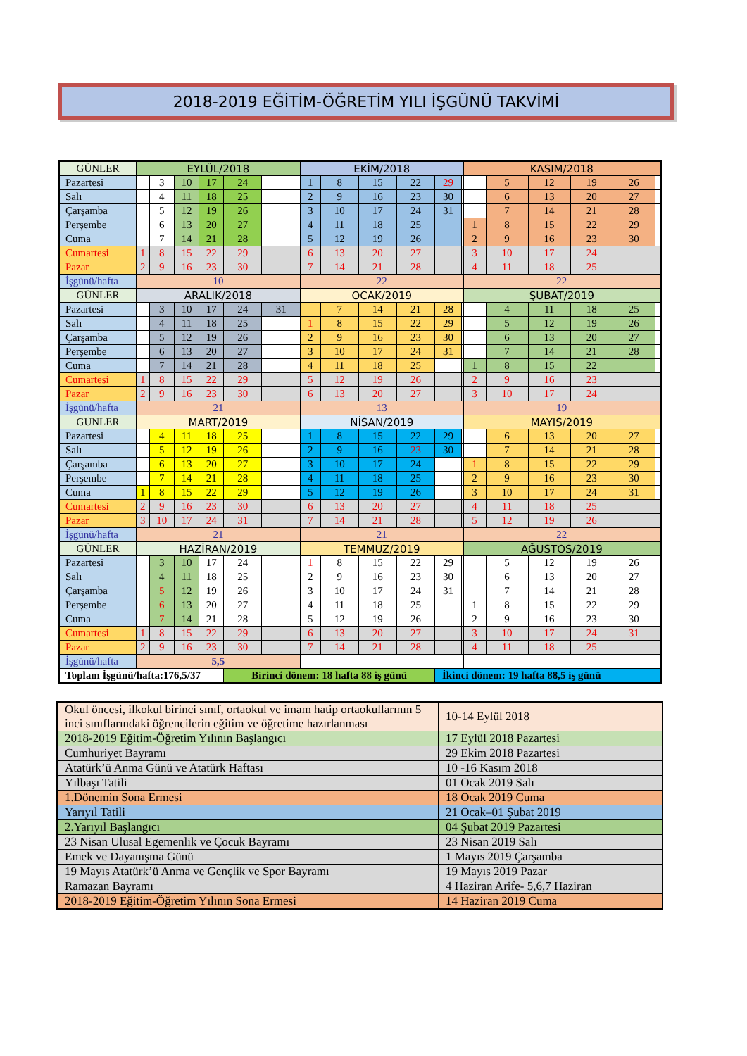2018-2019 EĞİTİM-ÖĞRETİM YILI İŞGÜNÜ TAKVİMİ
| GÜNLER | EYLÜL/2018 | | | | | | EKİM/2018 | | | | | | KASIM/2018 | | | | | |
| Pazartesi | | 3 | 10 | 17 | 24 | | 1 | 8 | 15 | 22 | 29 | | | 5 | 12 | 19 | 26 | |
| Salı | | 4 | 11 | 18 | 25 | | 2 | 9 | 16 | 23 | 30 | | | 6 | 13 | 20 | 27 | |
| Çarşamba | | 5 | 12 | 19 | 26 | | 3 | 10 | 17 | 24 | 31 | | | 7 | 14 | 21 | 28 | |
| Perşembe | | 6 | 13 | 20 | 27 | | 4 | 11 | 18 | 25 | | | 1 | 8 | 15 | 22 | 29 | |
| Cuma | | 7 | 14 | 21 | 28 | | 5 | 12 | 19 | 26 | | | 2 | 9 | 16 | 23 | 30 | |
| Cumartesi | 1 | 8 | 15 | 22 | 29 | | 6 | 13 | 20 | 27 | | | 3 | 10 | 17 | 24 | | |
| Pazar | 2 | 9 | 16 | 23 | 30 | | 7 | 14 | 21 | 28 | | | 4 | 11 | 18 | 25 | | |
| İşgünü/hafta | 10 | | | | | | 22 | | | | | | 22 | | | | | |
| GÜNLER | ARALIK/2018 | | | | | | OCAK/2019 | | | | | | ŞUBAT/2019 | | | | | |
| Pazartesi | | 3 | 10 | 17 | 24 | 31 | | 7 | 14 | 21 | 28 | | | 4 | 11 | 18 | 25 | |
| Salı | | 4 | 11 | 18 | 25 | | 1 | 8 | 15 | 22 | 29 | | | 5 | 12 | 19 | 26 | |
| Çarşamba | | 5 | 12 | 19 | 26 | | 2 | 9 | 16 | 23 | 30 | | | 6 | 13 | 20 | 27 | |
| Perşembe | | 6 | 13 | 20 | 27 | | 3 | 10 | 17 | 24 | 31 | | | 7 | 14 | 21 | 28 | |
| Cuma | | 7 | 14 | 21 | 28 | | 4 | 11 | 18 | 25 | | | 1 | 8 | 15 | 22 | | |
| Cumartesi | 1 | 8 | 15 | 22 | 29 | | 5 | 12 | 19 | 26 | | | 2 | 9 | 16 | 23 | | |
| Pazar | 2 | 9 | 16 | 23 | 30 | | 6 | 13 | 20 | 27 | | | 3 | 10 | 17 | 24 | | |
| İşgünü/hafta | 21 | | | | | | 13 | | | | | | 19 | | | | | |
| GÜNLER | MART/2019 | | | | | | NİSAN/2019 | | | | | | MAYIS/2019 | | | | | |
| Pazartesi | | 4 | 11 | 18 | 25 | | 1 | 8 | 15 | 22 | 29 | | | 6 | 13 | 20 | 27 | |
| Salı | | 5 | 12 | 19 | 26 | | 2 | 9 | 16 | 23 | 30 | | | 7 | 14 | 21 | 28 | |
| Çarşamba | | 6 | 13 | 20 | 27 | | 3 | 10 | 17 | 24 | | | 1 | 8 | 15 | 22 | 29 | |
| Perşembe | | 7 | 14 | 21 | 28 | | 4 | 11 | 18 | 25 | | | 2 | 9 | 16 | 23 | 30 | |
| Cuma | 1 | 8 | 15 | 22 | 29 | | 5 | 12 | 19 | 26 | | | 3 | 10 | 17 | 24 | 31 | |
| Cumartesi | 2 | 9 | 16 | 23 | 30 | | 6 | 13 | 20 | 27 | | | 4 | 11 | 18 | 25 | | |
| Pazar | 3 | 10 | 17 | 24 | 31 | | 7 | 14 | 21 | 28 | | | 5 | 12 | 19 | 26 | | |
| İşgünü/hafta | 21 | | | | | | 21 | | | | | | 22 | | | | | |
| GÜNLER | HAZİRAN/2019 | | | | | | TEMMUZ/2019 | | | | | | AĞUSTOS/2019 | | | | | |
| Pazartesi | | 3 | 10 | 17 | 24 | | 1 | 8 | 15 | 22 | 29 | | | 5 | 12 | 19 | 26 | |
| Salı | | 4 | 11 | 18 | 25 | | 2 | 9 | 16 | 23 | 30 | | | 6 | 13 | 20 | 27 | |
| Çarşamba | | 5 | 12 | 19 | 26 | | 3 | 10 | 17 | 24 | 31 | | | 7 | 14 | 21 | 28 | |
| Perşembe | | 6 | 13 | 20 | 27 | | 4 | 11 | 18 | 25 | | | 1 | 8 | 15 | 22 | 29 | |
| Cuma | | 7 | 14 | 21 | 28 | | 5 | 12 | 19 | 26 | | | 2 | 9 | 16 | 23 | 30 | |
| Cumartesi | 1 | 8 | 15 | 22 | 29 | | 6 | 13 | 20 | 27 | | | 3 | 10 | 17 | 24 | 31 | |
| Pazar | 2 | 9 | 16 | 23 | 30 | | 7 | 14 | 21 | 28 | | | 4 | 11 | 18 | 25 | | |
| İşgünü/hafta | 5,5 | | | | | | | | | | | | | | | | | |
| Toplam İşgünü/hafta:176,5/37 | | | | | Birinci dönem: 18 hafta 88 iş günü | | | | | | İkinci dönem: 19 hafta 88,5 iş günü | | | | | | | |
| Okul öncesi, ilkokul birinci sınıf, ortaokul ve imam hatip ortaokullarının 5 inci sınıflarındaki öğrencilerin eğitim ve öğretime hazırlanması | 10-14 Eylül 2018 |
| 2018-2019 Eğitim-Öğretim Yılının Başlangıcı | 17 Eylül 2018 Pazartesi |
| Cumhuriyet Bayramı | 29 Ekim 2018 Pazartesi |
| Atatürk’ü Anma Günü ve Atatürk Haftası | 10 -16 Kasım 2018 |
| Yılbaşı Tatili | 01 Ocak 2019 Salı |
| 1.Dönemin Sona Ermesi | 18 Ocak 2019 Cuma |
| Yarıyıl Tatili | 21 Ocak–01 Şubat 2019 |
| 2.Yarıyıl Başlangıcı | 04 Şubat 2019 Pazartesi |
| 23 Nisan Ulusal Egemenlik ve Çocuk Bayramı | 23 Nisan 2019 Salı |
| Emek ve Dayanışma Günü | 1 Mayıs 2019 Çarşamba |
| 19 Mayıs Atatürk’ü Anma ve Gençlik ve Spor Bayramı | 19 Mayıs 2019 Pazar |
| Ramazan Bayramı | 4 Haziran Arife- 5,6,7 Haziran |
| 2018-2019 Eğitim-Öğretim Yılının Sona Ermesi | 14 Haziran 2019 Cuma |